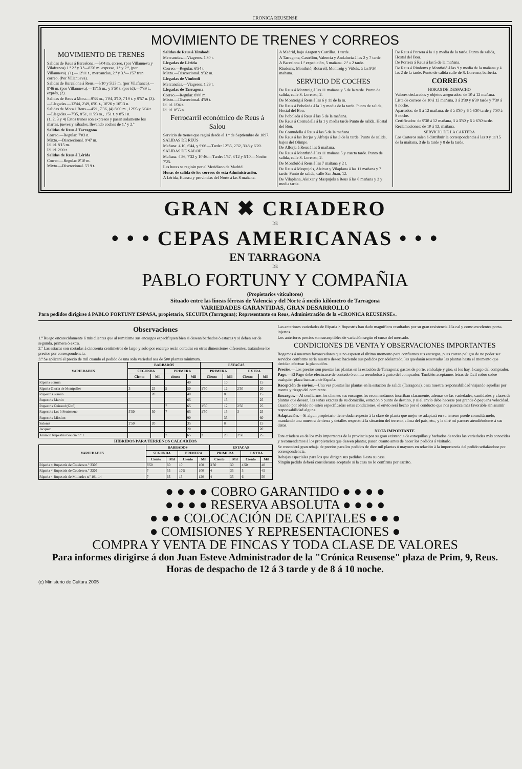CRONICA REUSENSE
MOVIMIENTO DE TRENES Y CORREOS
MOVIMIENTO DE TRENES
Salidas de Reus á Barcelona.—5'04 m. correo, (por Villanueva y Vilafranca) 1.ª 2.ª y 3.ª—8'56 m. expreso, 1.ª y 2.ª, (por Villanueva). (1).—12'11 t., mercancías, 2.ª y 3.ª—1'57 tren correo, (Por Villanueva).
Salidas de Barcelona á Reus.—5'10 y 5'25 m. (por Vilafranca).—9'46 m. (por Villanueva).—11'15 m., y 5'50 t. (por id).—7'39 t., exprés, (2).
Salidas de Reus á Mora.—9'33 m., 1'04, 3'10, 7'19 t. y 9'57 n. (3).—Llegadas.—12'44, 2'49, 6'01 t., 10'26 y 10'13 n.
Salidas de Mora á Reus.—4'21, 7'36, (4) 8'00 m., 12'05 y 6'04 t.—Llegadas.—7'35, 8'51, 11'23 m., 1'51 t. y 8'51 n.
(1, 2, 3 y 4) Estos trenes son expresos y pasan solamente los martes, jueves y sábados, llevando coches de 1.ª y 2.ª
Salidas de Reus á Tarragona
Correo.—Regular. 7'03 n.
Mixto.—Discrecional. 9'47 m.
Id. id. 8'15 m.
Id. id. 2'00 t.
Salidas de Reus á Lérida
Correo.—Regular. 8'10 m.
Mixto.—Discrecional. 5'19 t.
Salidas de Reus á Vimbodi
Mercancías.—Viageros. 1'30 t.
Llegadas de Lérida
Correo.—Regular. 6'54 t.
Mixto.—Discrecional. 9'32 m.
Llegadas de Vimbodi
Mercancías.—Viageros. 1'29 t.
Llegadas de Tarragona
Correo.—Regular. 8'00 m.
Mixto.—Discrecional. 4'59 t.
Id. id. 1'04 t.
Id. id. 8'55 n.
Ferrocarril económico de Reus á Salou
Servicio de trenes que regirá desde el 1.º de Septiembre de 1897.
SALIDAS DE REUS
Mañana: 4'10, 6'44, y 9'06.—Tarde: 12'35, 2'32, 3'48 y 6'20.
SALIDAS DE SALOU
Mañana: 4'56, 7'32 y 10'46.—Tarde: 1'57, 3'12 y 5'10.—Noche: 7'25.
Las horas se regirán por el Meridiano de Madrid.
Horas de salida de los correos de esta Administración.
A Lérida, Huesca y provincias del Norte á las 8 mañana.
A Madrid, bajo Aragon y Castillas, 1 tarde.
A Tarragona, Castellón, Valencia y Andalucía á las 2 y 7 tarde.
A Barcelona 1.ª expedición, 5 mañana. 2.ª » 2 tarde.
Riudoms, Montbrió, Botarell, Montroig y Viñols, á las 9'30 mañana.
SERVICIO DE COCHES
De Reus á Montroig á las 11 mañana y 5 de la tarde. Punto de salida, calle S. Lorenzo, 2.
De Montroig á Reus á las 6 y 11 de la m.
De Reus á Poboleda á la 1 y media de la tarde. Punto de salida, Hostal del Bou.
De Poboleda á Reus á las 5 de la mañana.
De Reus á Cornudella á la 1 y media tarde Punto de salida, Hostal del Bou.
De Cornudella á Reus á las 5 de la mañana.
De Reus á las Borjas y Alforja á las 3 de la tarde. Punto de salida, bajos del Olimpo.
De Alforja á Reus á las 5 mañana.
De Reus á Montbrió á las 11 mañana 5 y cuarto tarde. Punto de salida, calle S. Lorenzo, 2.
De Montbrió á Reus á las 7 mañana y 2 t.
De Reus á Maspujols, Aleixar y Vilaplana á las 11 mañana y 7 tarde. Punto de salida, calle San Juan, 12.
De Vilaplana, Aleixar y Maspujols á Reus á las 6 mañana y 3 y media tarde.
De Reus á Porrera á la 1 y media de la tarde. Punto de salida, Hostal del Bou.
De Porrera á Reus á las 5 de la mañana.
De Reus á Riudoms y Montbrió á las 9 y media de la mañana y á las 2 de la tarde. Punto de salida calle de S. Lorenzo, barbería.
CORREOS
HORAS DE DESPACHO
Valores declarados y objetos asegurados: de 10 á 12 mañana.
Lista de correos de 10 á 12 mañana, 3 á 3'30 y 6'30 tarde y 7'30 á 8 noche.
Apartados: de 9 á 12 mañana, de 3 á 3'30 y 6 á 6'30 tarde y 7'30 á 8 noche.
Certificados: de 9'30 á 12 mañana, 3 á 3'30 y 6 á 6'30 tarde.
Reclamaciones: de 10 á 12, mañana.
SERVICIO DE LA CARTERA
Los Carteros salen á distribuir la correspondencia á las 9 y 11'15 de la mañana, 3 de la tarde y 8 de la tarde.
GRAN ✖ CRIADERO
DE
• • • CEPAS AMERICANAS • • •
EN TARRAGONA
DE
PABLO FORTUNY Y COMPAÑIA
(Propietarios viticultores)
Situado entre las líneas férreas de Valencia y del Norte á medio kilómetro de Tarragona
VARIEDADES GARANTIDAS, GRAN DESARROLLO
Para pedidos dirigirse á PABLO FORTUNY ESPASA, propietario, SECUITA (Tarragona); Representante en Reus, Administración de la «CRONICA REUSENSE».
Observaciones
1.ª Ruego encarecidamente á mis clientes que al remitirme sus encargos especifiquen bien si desean barbados ó estacas y si deben ser de segunda, primera ó extra.
2.ª Las estacas son cortadas á cincuenta centímetros de largo y solo por encargo serán cortadas en otras dimensiones diferentes, tratándose los precios por correspondencia.
3.ª Se aplicará el precio de mil cuando el pedido de una sola variedad sea de 500 plantas mínimum.
| VARIEDADES | BARBADOS | | | | ESTACAS | | | |
| --- | --- | --- | --- | --- | --- | --- | --- | --- |
| | SEGUNDA | | PRIMERA | | PRIMERA | | EXTRA | |
| | Ciento | Mil | ciento | Mil | Ciento | Mil | Ciento | Mil |
| Riparia común | | | | 40 | | 10 | | 15 |
| Riparia Gloria de Montpeller | 3 | 25 | 5 | 50 | 1'50 | 12 | 2'50 | 20 |
| Rupestris común | | 20 | | 40 | | 8 | | 15 |
| Rupestris Martin | | | | 65 | | 15 | | 25 |
| Rupestris Guiraud (Giró) | | | 7 | 65 | 1'50 | 12 | 2'50 | 25 |
| Rupestris Lot ó Fenómeno | 5'50 | 50 | 7 | 65 | 1'50 | 15 | 3 | 25 |
| Rupestris Mission | | | | 90 | | 35 | | 60 |
| Salonis | 2'50 | 20 | | 35 | | 8 | | 15 |
| Jacquez | | | | 20 | | | | 20 |
| Aramon Rupestris Gaucin n.º 1 | | | 7 | 65 | 2 | 20 | 2'50 | 25 |
HÍBRIDOS PARA TERRENOS CALCÁREOS
| VARIEDADES | BARBADOS | | | | ESTACAS | | | |
| --- | --- | --- | --- | --- | --- | --- | --- | --- |
| | SEGUNDA | | PRIMERA | | PRIMERA | | EXTRA | |
| | Ciento | Mil | Ciento | Mil | Ciento | Mil | Ciento | Mil |
| Riparia × Rupestris de Coudere n.º 3306 | 6'50 | 60 | 10 | 100 | 3'50 | 30 | 4'50 | 40 |
| Riparia × Rupestris de Coudere n.º 3309 | 7 | 55 | 10'5 | 100 | 4 | 35 | 5 | 45 |
| Riparia × Rupestris de Millardet n.º 101-14 | 7 | 65 | 13 | 120 | 4 | 35 | 6 | 50 |
Las anteriores variedades de Riparia × Rupestris han dado magníficos resultados por su gran resistencia á la cal y como excelentes porta-injertos.
Los anteriores precios son susceptibles de variación según el curso del mercado.
CONDICIONES DE VENTA Y OBSERVACIONES IMPORTANTES
Rogamos á nuestros favorecedores que no esperen el último momento para confiarnos sus encargos, pues corren peligro de no poder ser servidos conforme sería nuestro deseo: haciendo sus pedidos por adelantado, les quedarán reservadas las plantas hasta el momento que decidan efectuar la plantación.
Precios.—Los precios son puestas las plantas en la estación de Tarragona; gastos de porte, embalaje y giro, si los hay, á cargo del comprador.
Pago.—El Pago debe efectuarse de contado ó contra reembolso á gusto del comprador. También aceptamos letras de fácil cobro sobre cualquier plaza bancaria de España.
Recepción de envíos.—Una vez puestas las plantas en la estación de salida (Tarragona), cesa nuestra responsabilidad viajando aquellas por cuenta y riesgo del comitente.
Encargos.—Al confiarnos los clientes sus encargos les recomendamos inscriban claramente, ademas de las variedades, cantidades y clases de plantas que desean, las señas exactas de su domicilio, estación ó punto de destino, y si el envío debe hacerse por grande ó pequeña velocidad. Cuando por olvido no estén especificadas estas condiciones, el envío será hecho por el conducto que nos parezca más favorable sin asumir responsabilidad alguna.
Adaptación.—Si algun propietario tiene duda respecto á la clase de planta que mejor se adaptará en su terreno puede consultármelo, mandando una muestra de tierra y detalles respecto á la situación del terreno, clima del país, etc., y le diré mi parecer atendiéndome á sus datos.
NOTA IMPORTANTE
Este criadero es de los más importantes de la provincia por su gran existencia de estaquillas y barbados de todas las variedades más conocidas y recomendamos á los propietarios que deseen plantar, pasen cuanto antes de hacer los pedidos á visitarlo.
Se concederá gran rebaja de precios para los pedidos de diez mil plantas ó mayores en relación á la importancia del pedido señalándose por correspondencia.
Rebajas especiales para los que dirigen sus pedidos á esta su casa.
Ningún pedido deberá considerarse aceptado si la casa no lo confirma por escrito.
● ● ● ● COBRO GARANTIDO ● ● ● ●
● ● ● ● RESERVA ABSOLUTA ● ● ● ●
● ● ● COLOCACIÓN DE CAPITALES ● ● ●
● COMISIONES Y REPRESENTACIONES ●
COMPRA Y VENTA DE FINCAS Y TODA CLASE DE VALORES
Para informes dirigirse á don Juan Esteve Administrador de la "Crónica Reusense" plaza de Prim, 9, Reus. Horas de despacho de 12 á 3 tarde y de 8 á 10 noche.
(c) Ministerio de Cultura 2005